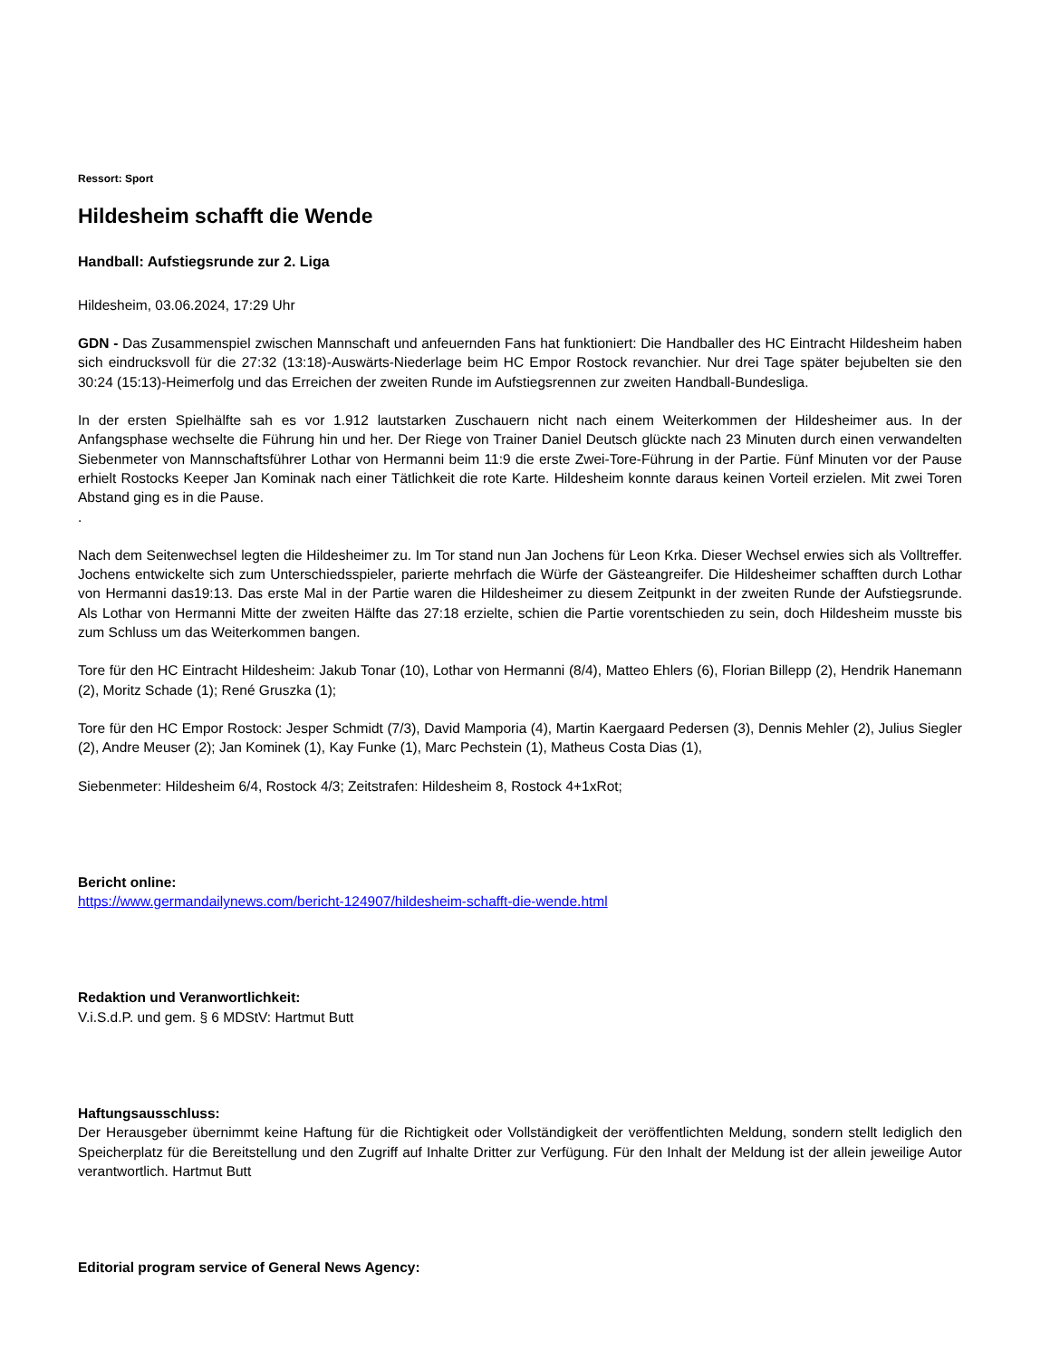Ressort: Sport
Hildesheim schafft die Wende
Handball: Aufstiegsrunde zur 2. Liga
Hildesheim, 03.06.2024, 17:29 Uhr
GDN - Das Zusammenspiel zwischen Mannschaft und anfeuernden Fans hat funktioniert: Die Handballer des HC Eintracht Hildesheim haben sich eindrucksvoll für die 27:32 (13:18)-Auswärts-Niederlage beim HC Empor Rostock revanchier. Nur drei Tage später bejubelten sie den 30:24 (15:13)-Heimerfolg und das Erreichen der zweiten Runde im Aufstiegsrennen zur zweiten Handball-Bundesliga.
In der ersten Spielhälfte sah es vor 1.912 lautstarken Zuschauern nicht nach einem Weiterkommen der Hildesheimer aus. In der Anfangsphase wechselte die Führung hin und her. Der Riege von Trainer Daniel Deutsch glückte nach 23 Minuten durch einen verwandelten Siebenmeter von Mannschaftsführer Lothar von Hermanni beim 11:9 die erste Zwei-Tore-Führung in der Partie. Fünf Minuten vor der Pause erhielt Rostocks Keeper Jan Kominak nach einer Tätlichkeit die rote Karte. Hildesheim konnte daraus keinen Vorteil erzielen. Mit zwei Toren Abstand ging es in die Pause.
.
Nach dem Seitenwechsel legten die Hildesheimer zu. Im Tor stand nun Jan Jochens für Leon Krka. Dieser Wechsel erwies sich als Volltreffer. Jochens entwickelte sich zum Unterschiedsspieler, parierte mehrfach die Würfe der Gästeangreifer. Die Hildesheimer schafften durch Lothar von Hermanni das19:13. Das erste Mal in der Partie waren die Hildesheimer zu diesem Zeitpunkt in der zweiten Runde der Aufstiegsrunde. Als Lothar von Hermanni Mitte der zweiten Hälfte das 27:18 erzielte, schien die Partie vorentschieden zu sein, doch Hildesheim musste bis zum Schluss um das Weiterkommen bangen.
Tore für den HC Eintracht Hildesheim: Jakub Tonar (10), Lothar von Hermanni (8/4), Matteo Ehlers (6), Florian Billepp (2), Hendrik Hanemann (2), Moritz Schade (1); René Gruszka (1);
Tore für den HC Empor Rostock: Jesper Schmidt (7/3), David Mamporia (4), Martin Kaergaard Pedersen (3), Dennis Mehler (2), Julius Siegler (2), Andre Meuser (2); Jan Kominek (1), Kay Funke (1), Marc Pechstein (1), Matheus Costa Dias (1),
Siebenmeter: Hildesheim 6/4, Rostock 4/3; Zeitstrafen: Hildesheim 8, Rostock 4+1xRot;
Bericht online:
https://www.germandailynews.com/bericht-124907/hildesheim-schafft-die-wende.html
Redaktion und Veranwortlichkeit:
V.i.S.d.P. und gem. § 6 MDStV: Hartmut Butt
Haftungsausschluss:
Der Herausgeber übernimmt keine Haftung für die Richtigkeit oder Vollständigkeit der veröffentlichten Meldung, sondern stellt lediglich den Speicherplatz für die Bereitstellung und den Zugriff auf Inhalte Dritter zur Verfügung. Für den Inhalt der Meldung ist der allein jeweilige Autor verantwortlich. Hartmut Butt
Editorial program service of General News Agency: